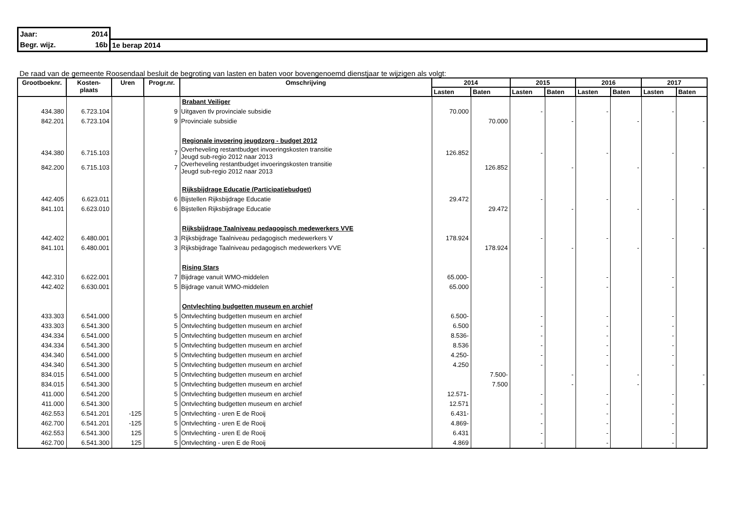| Jaar: 2014 | |
| Begr. wijz. 16b | 1e berap 2014 |
De raad van de gemeente Roosendaal besluit de begroting van lasten en baten voor bovengenoemd dienstjaar te wijzigen als volgt:
| Grootboeknr. | Kosten- plaats | Uren | Progr.nr. | Omschrijving | 2014 | | 2015 | | 2016 | | 2017 | |
| --- | --- | --- | --- | --- | --- | --- | --- | --- | --- | --- | --- | --- |
| | | | | | Lasten | Baten | Lasten | Baten | Lasten | Baten | Lasten | Baten |
| | | | | Brabant Veiliger | | | | | | | | |
| 434.380 | 6.723.104 | | 9 | Uitgaven tlv provinciale subsidie | 70.000 | | - | | - | | - | |
| 842.201 | 6.723.104 | | 9 | Provinciale subsidie | | 70.000 | | - | | - | | - |
| | | | | Regionale invoering jeugdzorg - budget 2012 | | | | | | | | |
| 434.380 | 6.715.103 | | 7 | Overheveling restantbudget invoeringskosten transitie Jeugd sub-regio 2012 naar 2013 | 126.852 | | - | | - | | - | |
| 842.200 | 6.715.103 | | 7 | Overheveling restantbudget invoeringskosten transitie Jeugd sub-regio 2012 naar 2013 | | 126.852 | | - | | - | | - |
| | | | | Rijksbijdrage Educatie (Participatiebudget) | | | | | | | | |
| 442.405 | 6.623.011 | | 6 | Bijstellen Rijksbijdrage Educatie | 29.472 | | - | | - | | - | |
| 841.101 | 6.623.010 | | 6 | Bijstellen Rijksbijdrage Educatie | | 29.472 | | - | | - | | - |
| | | | | Rijksbijdrage Taalniveau pedagogisch medewerkers VVE | | | | | | | | |
| 442.402 | 6.480.001 | | 3 | Rijksbijdrage Taalniveau pedagogisch medewerkers V | 178.924 | | - | | - | | - | |
| 841.101 | 6.480.001 | | 3 | Rijksbijdrage Taalniveau pedagogisch medewerkers VVE | | 178.924 | | - | | - | | - |
| | | | | Rising Stars | | | | | | | | |
| 442.310 | 6.622.001 | | 7 | Bijdrage vanuit WMO-middelen | 65.000- | | - | | - | | - | |
| 442.402 | 6.630.001 | | 5 | Bijdrage vanuit WMO-middelen | 65.000 | | - | | - | | - | |
| | | | | Ontvlechting budgetten museum en archief | | | | | | | | |
| 433.303 | 6.541.000 | | 5 | Ontvlechting budgetten museum en archief | 6.500- | | - | | - | | - | |
| 433.303 | 6.541.300 | | 5 | Ontvlechting budgetten museum en archief | 6.500 | | - | | - | | - | |
| 434.334 | 6.541.000 | | 5 | Ontvlechting budgetten museum en archief | 8.536- | | - | | - | | - | |
| 434.334 | 6.541.300 | | 5 | Ontvlechting budgetten museum en archief | 8.536 | | - | | - | | - | |
| 434.340 | 6.541.000 | | 5 | Ontvlechting budgetten museum en archief | 4.250- | | - | | - | | - | |
| 434.340 | 6.541.300 | | 5 | Ontvlechting budgetten museum en archief | 4.250 | | - | | - | | - | |
| 834.015 | 6.541.000 | | 5 | Ontvlechting budgetten museum en archief | | 7.500- | | - | | - | | - |
| 834.015 | 6.541.300 | | 5 | Ontvlechting budgetten museum en archief | | 7.500 | | - | | - | | - |
| 411.000 | 6.541.200 | | 5 | Ontvlechting budgetten museum en archief | 12.571- | | - | | - | | - | |
| 411.000 | 6.541.300 | | 5 | Ontvlechting budgetten museum en archief | 12.571 | | - | | - | | - | |
| 462.553 | 6.541.201 | -125 | 5 | Ontvlechting - uren E de Rooij | 6.431- | | - | | - | | - | |
| 462.700 | 6.541.201 | -125 | 5 | Ontvlechting - uren E de Rooij | 4.869- | | - | | - | | - | |
| 462.553 | 6.541.300 | 125 | 5 | Ontvlechting - uren E de Rooij | 6.431 | | - | | - | | - | |
| 462.700 | 6.541.300 | 125 | 5 | Ontvlechting - uren E de Rooij | 4.869 | | - | | - | | - | |